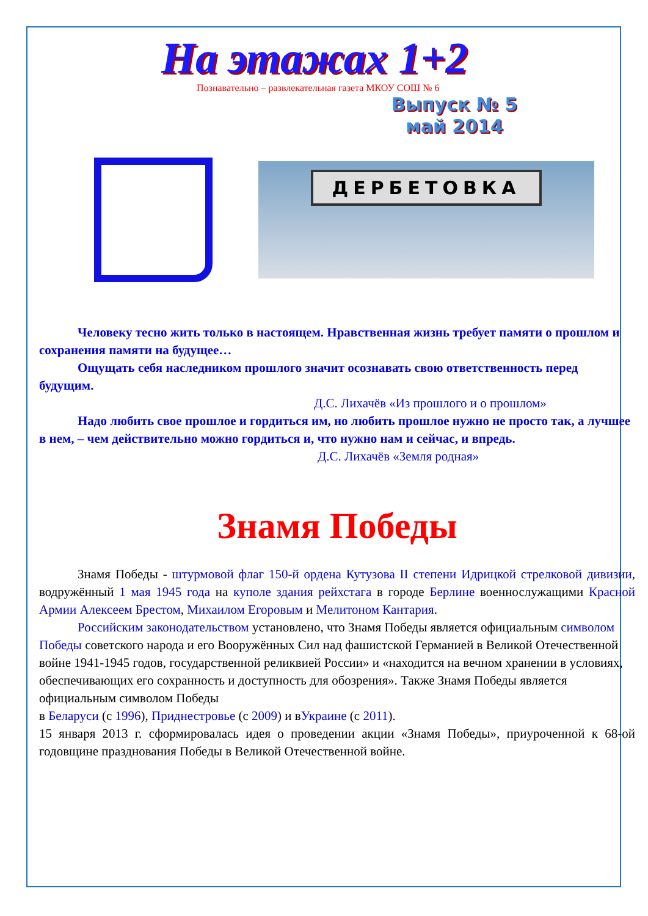На этажах 1+2
Познавательно – развлекательная газета МКОУ СОШ № 6
Выпуск № 5
май 2014
ДЕРБЕТОВКА
Человеку тесно жить только в настоящем. Нравственная жизнь требует памяти о прошлом и сохранения памяти на будущее…
Ощущать себя наследником прошлого значит осознавать свою ответственность перед будущим.
Д.С. Лихачёв «Из прошлого и о прошлом»
Надо любить свое прошлое и гордиться им, но любить прошлое нужно не просто так, а лучшее в нем, – чем действительно можно гордиться и, что нужно нам и сейчас, и впредь.
Д.С. Лихачёв «Земля родная»
Знамя Победы
Знамя Победы - штурмовой флаг 150-й ордена Кутузова II степени Идрицкой стрелковой дивизии, водружённый 1 мая 1945 года на куполе здания рейхстага в городе Берлине военнослужащими Красной Армии Алексеем Брестом, Михаилом Егоровым и Мелитоном Кантария.
Российским законодательством установлено, что Знамя Победы является официальным символом Победы советского народа и его Вооружённых Сил над фашистской Германией в Великой Отечественной войне 1941-1945 годов, государственной реликвией России» и «находится на вечном хранении в условиях, обеспечивающих его сохранность и доступность для обозрения». Также Знамя Победы является официальным символом Победы
в Беларуси (с 1996), Приднестровье (с 2009) и вУкраине (с 2011).
15 января 2013 г. сформировалась идея о проведении акции «Знамя Победы», приуроченной к 68-ой годовщине празднования Победы в Великой Отечественной войне.